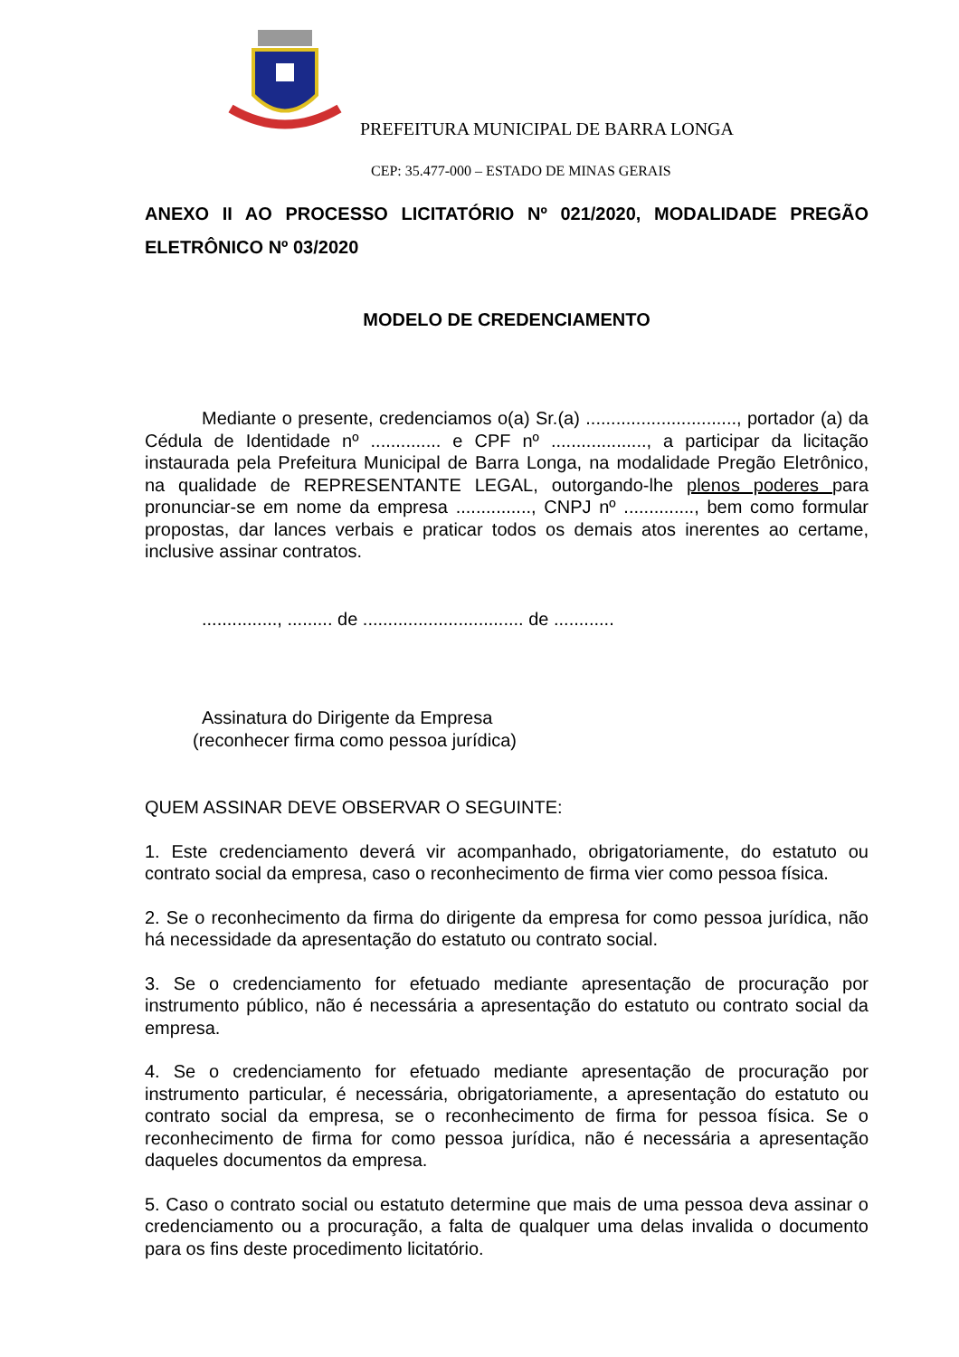PREFEITURA MUNICIPAL DE BARRA LONGA
CEP: 35.477-000 – ESTADO DE MINAS GERAIS
ANEXO II AO PROCESSO LICITATÓRIO Nº 021/2020, MODALIDADE PREGÃO ELETRÔNICO Nº 03/2020
MODELO DE CREDENCIAMENTO
Mediante o presente, credenciamos o(a) Sr.(a) .............................., portador (a) da Cédula de Identidade nº .............. e CPF nº ..................., a participar da licitação instaurada pela Prefeitura Municipal de Barra Longa, na modalidade Pregão Eletrônico, na qualidade de REPRESENTANTE LEGAL, outorgando-lhe plenos poderes para pronunciar-se em nome da empresa ..............., CNPJ nº .............., bem como formular propostas, dar lances verbais e praticar todos os demais atos inerentes ao certame, inclusive assinar contratos.
..............., ......... de ................................ de ............
Assinatura do Dirigente da Empresa
(reconhecer firma como pessoa jurídica)
QUEM ASSINAR DEVE OBSERVAR O SEGUINTE:
1. Este credenciamento deverá vir acompanhado, obrigatoriamente, do estatuto ou contrato social da empresa, caso o reconhecimento de firma vier como pessoa física.
2. Se o reconhecimento da firma do dirigente da empresa for como pessoa jurídica, não há necessidade da apresentação do estatuto ou contrato social.
3. Se o credenciamento for efetuado mediante apresentação de procuração por instrumento público, não é necessária a apresentação do estatuto ou contrato social da empresa.
4. Se o credenciamento for efetuado mediante apresentação de procuração por instrumento particular, é necessária, obrigatoriamente, a apresentação do estatuto ou contrato social da empresa, se o reconhecimento de firma for pessoa física. Se o reconhecimento de firma for como pessoa jurídica, não é necessária a apresentação daqueles documentos da empresa.
5. Caso o contrato social ou estatuto determine que mais de uma pessoa deva assinar o credenciamento ou a procuração, a falta de qualquer uma delas invalida o documento para os fins deste procedimento licitatório.